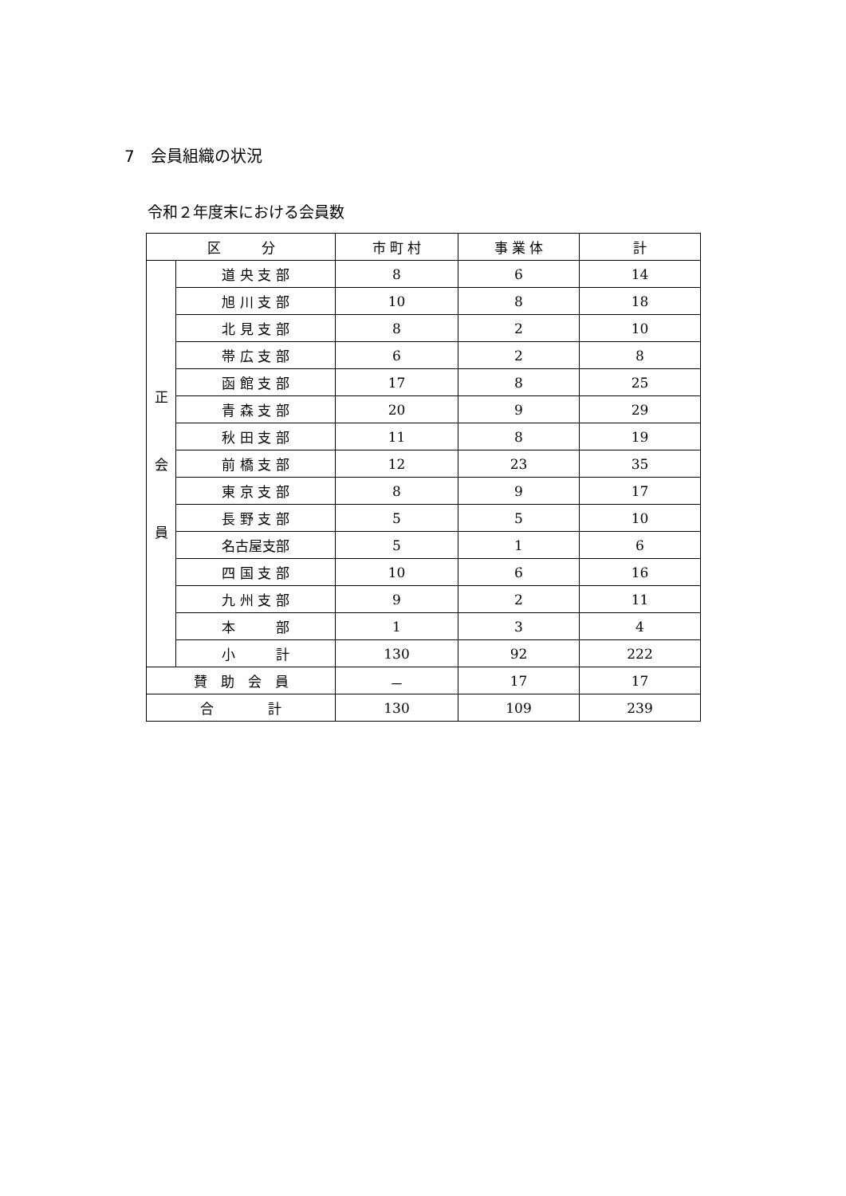7　会員組織の状況
令和２年度末における会員数
| 区 分 | | 市 町 村 | 事 業 体 | 計 |
| --- | --- | --- | --- | --- |
| 正 会 員 | 道 央 支 部 | 8 | 6 | 14 |
| | 旭 川 支 部 | 10 | 8 | 18 |
| | 北 見 支 部 | 8 | 2 | 10 |
| | 帯 広 支 部 | 6 | 2 | 8 |
| | 函 館 支 部 | 17 | 8 | 25 |
| | 青 森 支 部 | 20 | 9 | 29 |
| | 秋 田 支 部 | 11 | 8 | 19 |
| | 前 橋 支 部 | 12 | 23 | 35 |
| | 東 京 支 部 | 8 | 9 | 17 |
| | 長 野 支 部 | 5 | 5 | 10 |
| | 名古屋支部 | 5 | 1 | 6 |
| | 四 国 支 部 | 10 | 6 | 16 |
| | 九 州 支 部 | 9 | 2 | 11 |
| | 本 部 | 1 | 3 | 4 |
| | 小 計 | 130 | 92 | 222 |
| 賛 助 会 員 | | － | 17 | 17 |
| 合 計 | | 130 | 109 | 239 |